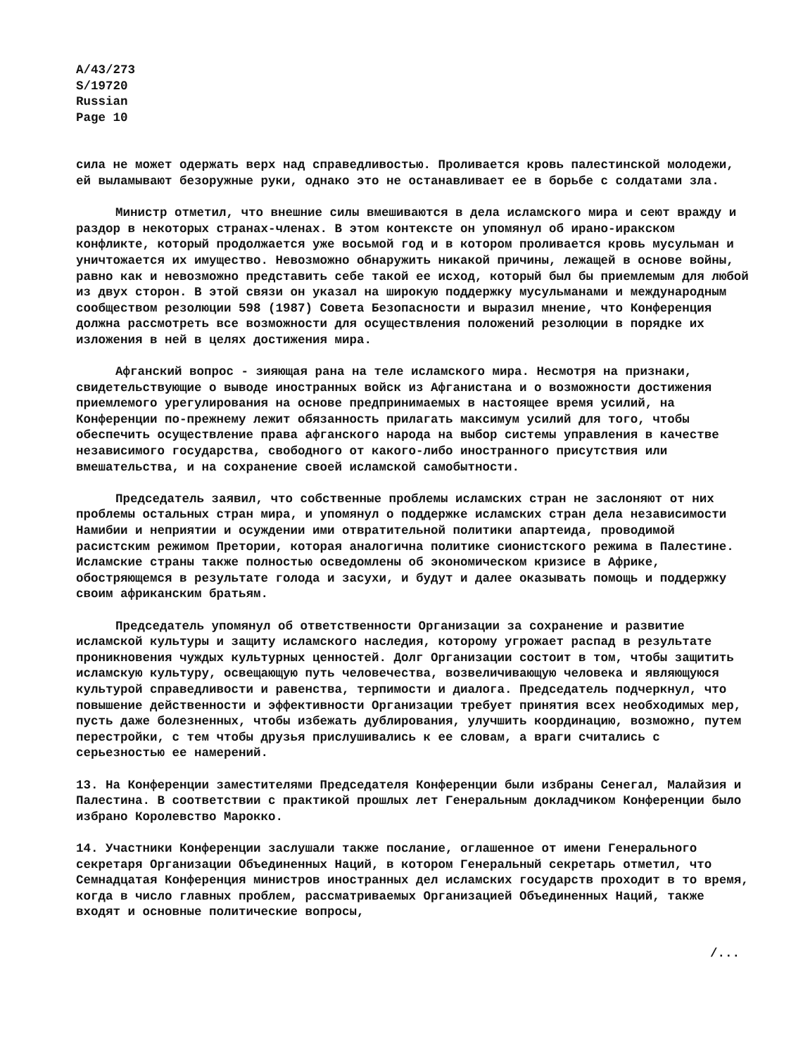A/43/273
S/19720
Russian
Page 10
сила не может одержать верх над справедливостью. Проливается кровь палестинской молодежи, ей выламывают безоружные руки, однако это не останавливает ее в борьбе с солдатами зла.
Министр отметил, что внешние силы вмешиваются в дела исламского мира и сеют вражду и раздор в некоторых странах-членах. В этом контексте он упомянул об ирано-иракском конфликте, который продолжается уже восьмой год и в котором проливается кровь мусульман и уничтожается их имущество. Невозможно обнаружить никакой причины, лежащей в основе войны, равно как и невозможно представить себе такой ее исход, который был бы приемлемым для любой из двух сторон. В этой связи он указал на широкую поддержку мусульманами и международным сообществом резолюции 598 (1987) Совета Безопасности и выразил мнение, что Конференция должна рассмотреть все возможности для осуществления положений резолюции в порядке их изложения в ней в целях достижения мира.
Афганский вопрос - зияющая рана на теле исламского мира. Несмотря на признаки, свидетельствующие о выводе иностранных войск из Афганистана и о возможности достижения приемлемого урегулирования на основе предпринимаемых в настоящее время усилий, на Конференции по-прежнему лежит обязанность прилагать максимум усилий для того, чтобы обеспечить осуществление права афганского народа на выбор системы управления в качестве независимого государства, свободного от какого-либо иностранного присутствия или вмешательства, и на сохранение своей исламской самобытности.
Председатель заявил, что собственные проблемы исламских стран не заслоняют от них проблемы остальных стран мира, и упомянул о поддержке исламских стран дела независимости Намибии и неприятии и осуждении ими отвратительной политики апартеида, проводимой расистским режимом Претории, которая аналогична политике сионистского режима в Палестине. Исламские страны также полностью осведомлены об экономическом кризисе в Африке, обостряющемся в результате голода и засухи, и будут и далее оказывать помощь и поддержку своим африканским братьям.
Председатель упомянул об ответственности Организации за сохранение и развитие исламской культуры и защиту исламского наследия, которому угрожает распад в результате проникновения чуждых культурных ценностей. Долг Организации состоит в том, чтобы защитить исламскую культуру, освещающую путь человечества, возвеличивающую человека и являющуюся культурой справедливости и равенства, терпимости и диалога. Председатель подчеркнул, что повышение действенности и эффективности Организации требует принятия всех необходимых мер, пусть даже болезненных, чтобы избежать дублирования, улучшить координацию, возможно, путем перестройки, с тем чтобы друзья прислушивались к ее словам, а враги считались с серьезностью ее намерений.
13. На Конференции заместителями Председателя Конференции были избраны Сенегал, Малайзия и Палестина. В соответствии с практикой прошлых лет Генеральным докладчиком Конференции было избрано Королевство Марокко.
14. Участники Конференции заслушали также послание, оглашенное от имени Генерального секретаря Организации Объединенных Наций, в котором Генеральный секретарь отметил, что Семнадцатая Конференция министров иностранных дел исламских государств проходит в то время, когда в число главных проблем, рассматриваемых Организацией Объединенных Наций, также входят и основные политические вопросы,
/...